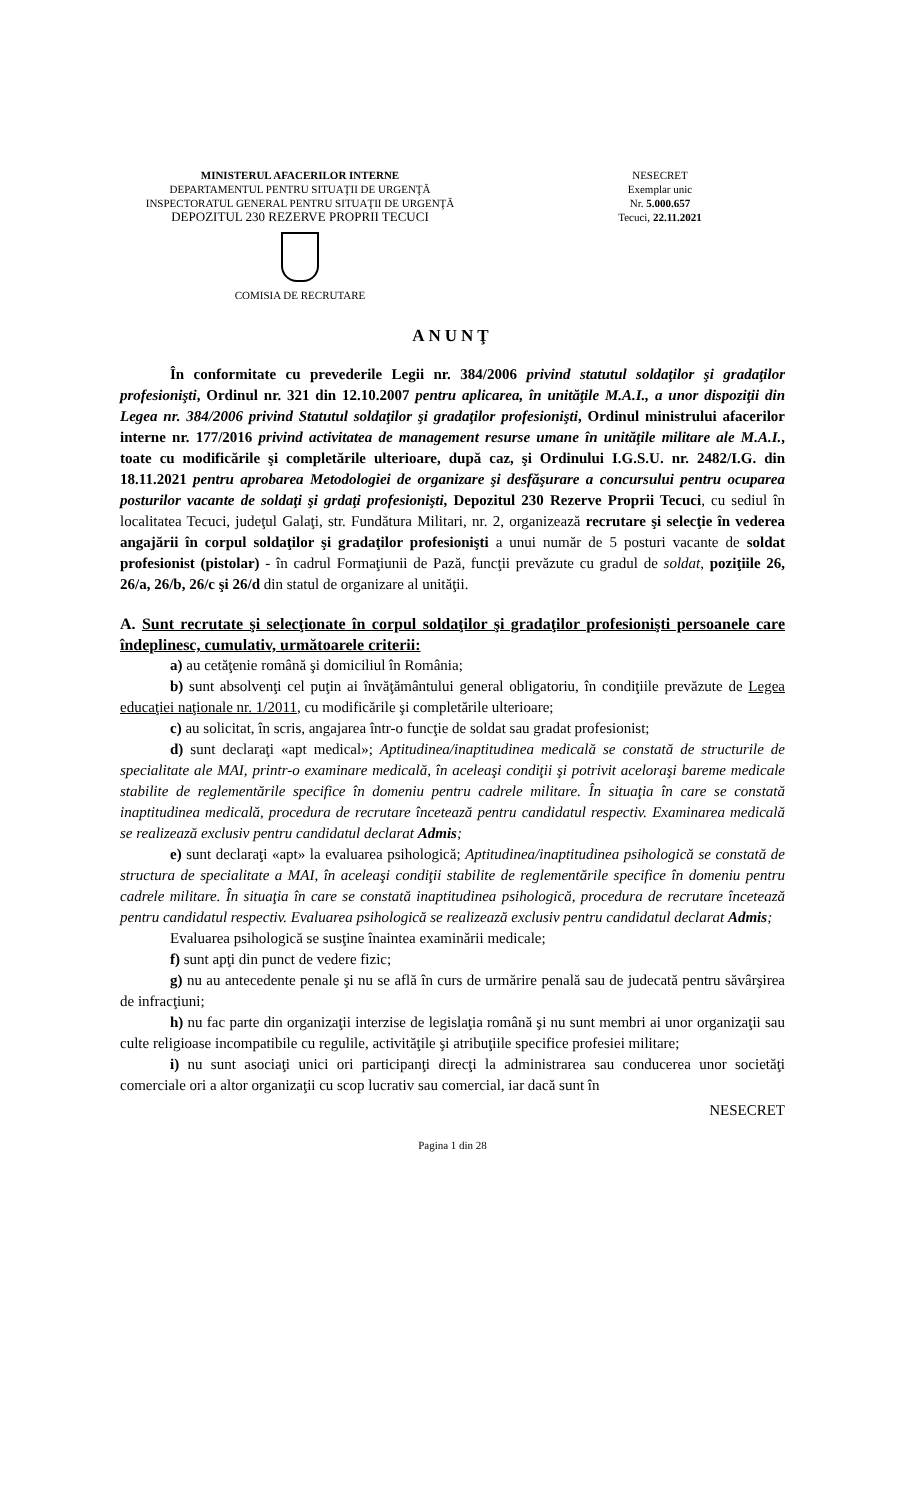MINISTERUL AFACERILOR INTERNE
DEPARTAMENTUL PENTRU SITUAŢII DE URGENŢĂ
INSPECTORATUL GENERAL PENTRU SITUAŢII DE URGENŢĂ
DEPOZITUL 230 REZERVE PROPRII TECUCI
COMISIA DE RECRUTARE
NESECRET
Exemplar unic
Nr. 5.000.657
Tecuci, 22.11.2021
ANUNŢ
În conformitate cu prevederile Legii nr. 384/2006 privind statutul soldaţilor şi gradaţilor profesionişti, Ordinul nr. 321 din 12.10.2007 pentru aplicarea, în unităţile M.A.I., a unor dispoziţii din Legea nr. 384/2006 privind Statutul soldaţilor şi gradaţilor profesionişti, Ordinul ministrului afacerilor interne nr. 177/2016 privind activitatea de management resurse umane în unităţile militare ale M.A.I., toate cu modificările şi completările ulterioare, după caz, şi Ordinului I.G.S.U. nr. 2482/I.G. din 18.11.2021 pentru aprobarea Metodologiei de organizare şi desfăşurare a concursului pentru ocuparea posturilor vacante de soldaţi şi grdaţi profesionişti, Depozitul 230 Rezerve Proprii Tecuci, cu sediul în localitatea Tecuci, judeţul Galaţi, str. Fundătura Militari, nr. 2, organizează recrutare şi selecţie în vederea angajării în corpul soldaţilor şi gradaţilor profesionişti a unui număr de 5 posturi vacante de soldat profesionist (pistolar) - în cadrul Formaţiunii de Pază, funcţii prevăzute cu gradul de soldat, poziţiile 26, 26/a, 26/b, 26/c şi 26/d din statul de organizare al unităţii.
A. Sunt recrutate şi selecţionate în corpul soldaţilor şi gradaţilor profesionişti persoanele care îndeplinesc, cumulativ, următoarele criterii:
a) au cetăţenie română şi domiciliul în România;
b) sunt absolvenţi cel puţin ai învăţământului general obligatoriu, în condiţiile prevăzute de Legea educaţiei naţionale nr. 1/2011, cu modificările şi completările ulterioare;
c) au solicitat, în scris, angajarea într-o funcţie de soldat sau gradat profesionist;
d) sunt declaraţi «apt medical»; Aptitudinea/inaptitudinea medicală se constată de structurile de specialitate ale MAI, printr-o examinare medicală, în aceleaşi condiţii şi potrivit aceloraşi bareme medicale stabilite de reglementările specifice în domeniu pentru cadrele militare. În situaţia în care se constată inaptitudinea medicală, procedura de recrutare încetează pentru candidatul respectiv. Examinarea medicală se realizează exclusiv pentru candidatul declarat Admis;
e) sunt declaraţi «apt» la evaluarea psihologică; Aptitudinea/inaptitudinea psihologică se constată de structura de specialitate a MAI, în aceleaşi condiţii stabilite de reglementările specifice în domeniu pentru cadrele militare. În situaţia în care se constată inaptitudinea psihologică, procedura de recrutare încetează pentru candidatul respectiv. Evaluarea psihologică se realizează exclusiv pentru candidatul declarat Admis;
Evaluarea psihologică se susţine înaintea examinării medicale;
f) sunt apţi din punct de vedere fizic;
g) nu au antecedente penale şi nu se află în curs de urmărire penală sau de judecată pentru săvârşirea de infracţiuni;
h) nu fac parte din organizaţii interzise de legislaţia română şi nu sunt membri ai unor organizaţii sau culte religioase incompatibile cu regulile, activităţile şi atribuţiile specifice profesiei militare;
i) nu sunt asociaţi unici ori participanţi direcţi la administrarea sau conducerea unor societăţi comerciale ori a altor organizaţii cu scop lucrativ sau comercial, iar dacă sunt în
NESECRET
Pagina 1 din 28